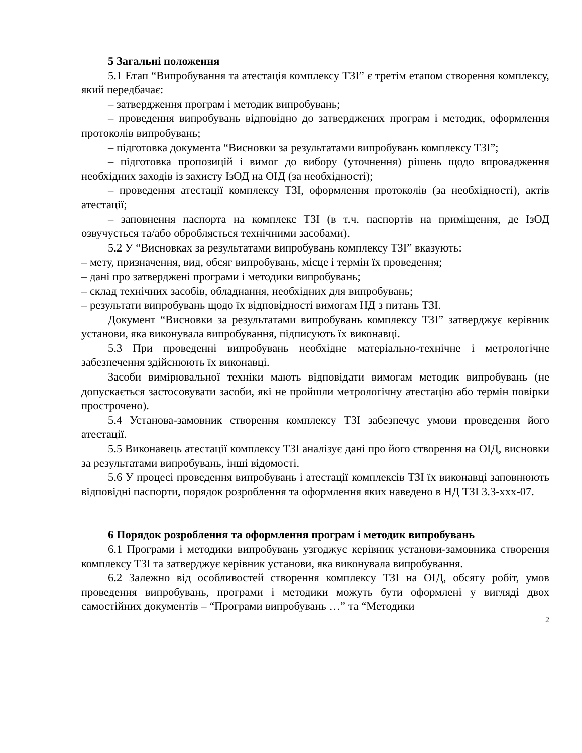5 Загальні положення
5.1 Етап “Випробування та атестація комплексу ТЗІ” є третім етапом створення комплексу, який передбачає:
– затвердження програм і методик випробувань;
– проведення випробувань відповідно до затверджених програм і методик, оформлення протоколів випробувань;
– підготовка документа “Висновки за результатами випробувань комплексу ТЗІ”;
– підготовка пропозицій і вимог до вибору (уточнення) рішень щодо впровадження необхідних заходів із захисту ІзОД на ОІД (за необхідності);
– проведення атестації комплексу ТЗІ, оформлення протоколів (за необхідності), актів атестації;
– заповнення паспорта на комплекс ТЗІ (в т.ч. паспортів на приміщення, де ІзОД озвучується та/або обробляється технічними засобами).
5.2 У “Висновках за результатами випробувань комплексу ТЗІ” вказують:
– мету, призначення, вид, обсяг випробувань, місце і термін їх проведення;
– дані про затверджені програми і методики випробувань;
– склад технічних засобів, обладнання, необхідних для випробувань;
– результати випробувань щодо їх відповідності вимогам НД з питань ТЗІ.
Документ “Висновки за результатами випробувань комплексу ТЗІ” затверджує керівник установи, яка виконувала випробування, підписують їх виконавці.
5.3 При проведенні випробувань необхідне матеріально-технічне і метрологічне забезпечення здійснюють їх виконавці.
Засоби вимірювальної техніки мають відповідати вимогам методик випробувань (не допускається застосовувати засоби, які не пройшли метрологічну атестацію або термін повірки прострочено).
5.4 Установа-замовник створення комплексу ТЗІ забезпечує умови проведення його атестації.
5.5 Виконавець атестації комплексу ТЗІ аналізує дані про його створення на ОІД, висновки за результатами випробувань, інші відомості.
5.6 У процесі проведення випробувань і атестації комплексів ТЗІ їх виконавці заповнюють відповідні паспорти, порядок розроблення та оформлення яких наведено в НД ТЗІ 3.3-ххх-07.
6 Порядок розроблення та оформлення програм і методик випробувань
6.1 Програми і методики випробувань узгоджує керівник установи-замовника створення комплексу ТЗІ та затверджує керівник установи, яка виконувала випробування.
6.2 Залежно від особливостей створення комплексу ТЗІ на ОІД, обсягу робіт, умов проведення випробувань, програми і методики можуть бути оформлені у вигляді двох самостійних документів – “Програми випробувань …” та “Методики
2